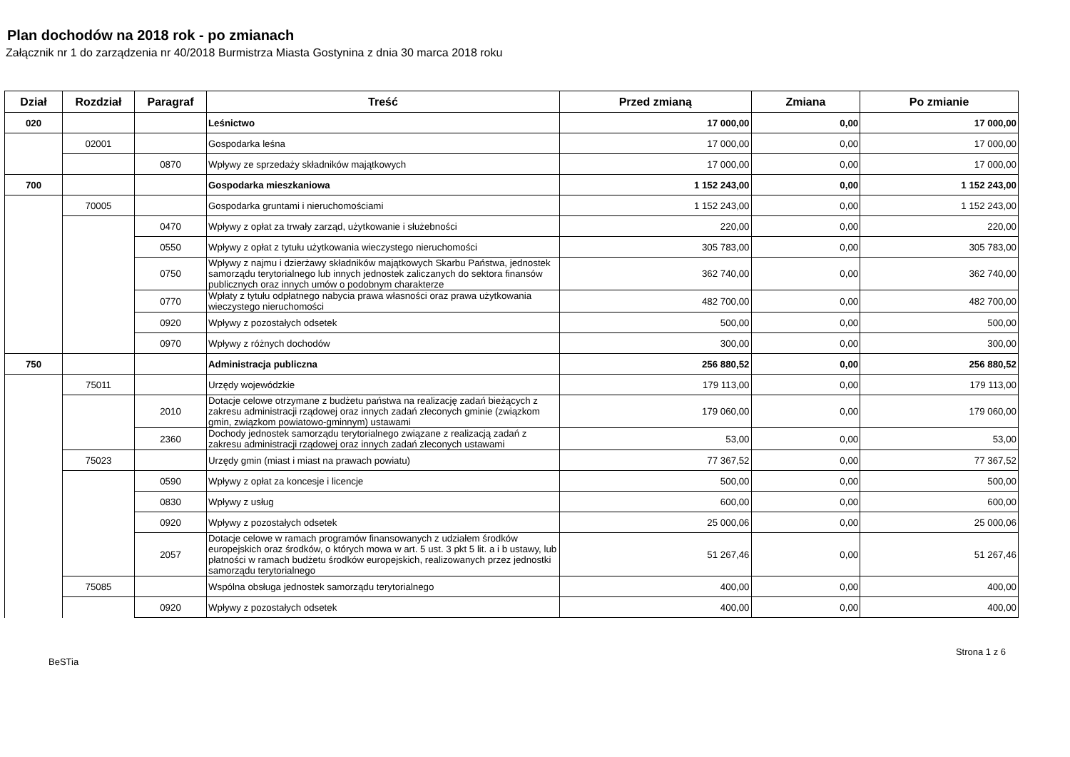Plan dochodów na 2018 rok - po zmianach
Załącznik nr 1 do zarządzenia nr 40/2018 Burmistrza Miasta Gostynina z dnia 30 marca 2018 roku
| Dział | Rozdział | Paragraf | Treść | Przed zmianą | Zmiana | Po zmianie |
| --- | --- | --- | --- | --- | --- | --- |
| 020 | | | Leśnictwo | 17 000,00 | 0,00 | 17 000,00 |
| | 02001 | | Gospodarka leśna | 17 000,00 | 0,00 | 17 000,00 |
| | | 0870 | Wpływy ze sprzedaży składników majątkowych | 17 000,00 | 0,00 | 17 000,00 |
| 700 | | | Gospodarka mieszkaniowa | 1 152 243,00 | 0,00 | 1 152 243,00 |
| | 70005 | | Gospodarka gruntami i nieruchomościami | 1 152 243,00 | 0,00 | 1 152 243,00 |
| | | 0470 | Wpływy z opłat za trwały zarząd, użytkowanie i służebności | 220,00 | 0,00 | 220,00 |
| | | 0550 | Wpływy z opłat z tytułu użytkowania wieczystego nieruchomości | 305 783,00 | 0,00 | 305 783,00 |
| | | 0750 | Wpływy z najmu i dzierżawy składników majątkowych Skarbu Państwa, jednostek samorządu terytorialnego lub innych jednostek zaliczanych do sektora finansów publicznych oraz innych umów o podobnym charakterze | 362 740,00 | 0,00 | 362 740,00 |
| | | 0770 | Wpłaty z tytułu odpłatnego nabycia prawa własności oraz prawa użytkowania wieczystego nieruchomości | 482 700,00 | 0,00 | 482 700,00 |
| | | 0920 | Wpływy z pozostałych odsetek | 500,00 | 0,00 | 500,00 |
| | | 0970 | Wpływy z różnych dochodów | 300,00 | 0,00 | 300,00 |
| 750 | | | Administracja publiczna | 256 880,52 | 0,00 | 256 880,52 |
| | 75011 | | Urzędy wojewódzkie | 179 113,00 | 0,00 | 179 113,00 |
| | | 2010 | Dotacje celowe otrzymane z budżetu państwa na realizację zadań bieżących z zakresu administracji rządowej oraz innych zadań zleconych gminie (związkom gmin, związkom powiatowo-gminnym) ustawami | 179 060,00 | 0,00 | 179 060,00 |
| | | 2360 | Dochody jednostek samorządu terytorialnego związane z realizacją zadań z zakresu administracji rządowej oraz innych zadań zleconych ustawami | 53,00 | 0,00 | 53,00 |
| | 75023 | | Urzędy gmin (miast i miast na prawach powiatu) | 77 367,52 | 0,00 | 77 367,52 |
| | | 0590 | Wpływy z opłat za koncesje i licencje | 500,00 | 0,00 | 500,00 |
| | | 0830 | Wpływy z usług | 600,00 | 0,00 | 600,00 |
| | | 0920 | Wpływy z pozostałych odsetek | 25 000,06 | 0,00 | 25 000,06 |
| | | 2057 | Dotacje celowe w ramach programów finansowanych z udziałem środków europejskich oraz środków, o których mowa w art. 5 ust. 3 pkt 5 lit. a i b ustawy, lub płatności w ramach budżetu środków europejskich, realizowanych przez jednostki samorządu terytorialnego | 51 267,46 | 0,00 | 51 267,46 |
| | 75085 | | Wspólna obsługa jednostek samorządu terytorialnego | 400,00 | 0,00 | 400,00 |
| | | 0920 | Wpływy z pozostałych odsetek | 400,00 | 0,00 | 400,00 |
BeSTia Strona 1 z 6